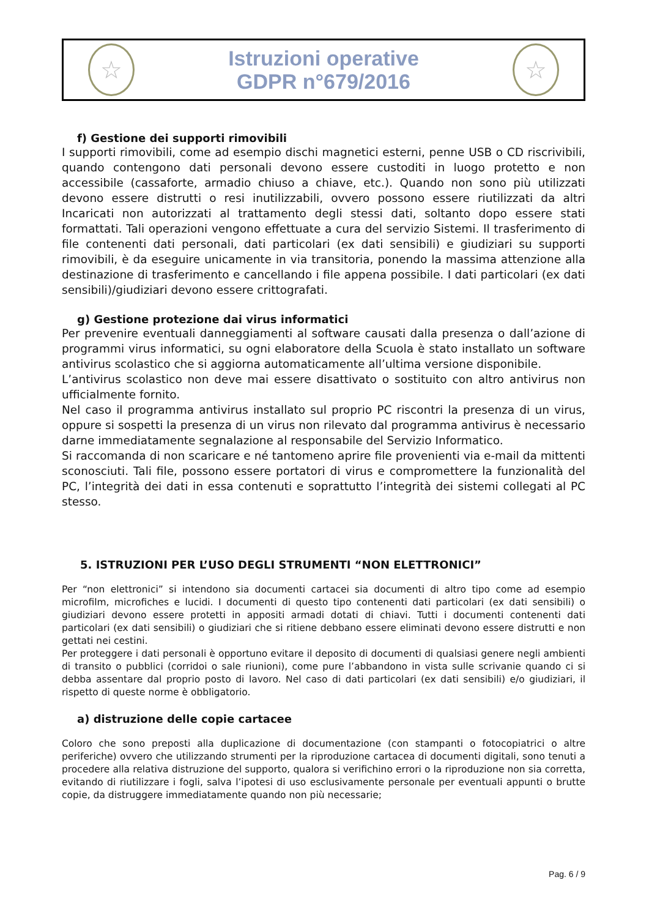☆
Istruzioni operative
GDPR n°679/2016
☆
f) Gestione dei supporti rimovibili
I supporti rimovibili, come ad esempio dischi magnetici esterni, penne USB o CD riscrivibili, quando contengono dati personali devono essere custoditi in luogo protetto e non accessibile (cassaforte, armadio chiuso a chiave, etc.). Quando non sono più utilizzati devono essere distrutti o resi inutilizzabili, ovvero possono essere riutilizzati da altri Incaricati non autorizzati al trattamento degli stessi dati, soltanto dopo essere stati formattati. Tali operazioni vengono effettuate a cura del servizio Sistemi. Il trasferimento di file contenenti dati personali, dati particolari (ex dati sensibili) e giudiziari su supporti rimovibili, è da eseguire unicamente in via transitoria, ponendo la massima attenzione alla destinazione di trasferimento e cancellando i file appena possibile. I dati particolari (ex dati sensibili)/giudiziari devono essere crittografati.
g) Gestione protezione dai virus informatici
Per prevenire eventuali danneggiamenti al software causati dalla presenza o dall’azione di programmi virus informatici, su ogni elaboratore della Scuola è stato installato un software antivirus scolastico che si aggiorna automaticamente all’ultima versione disponibile.
L’antivirus scolastico non deve mai essere disattivato o sostituito con altro antivirus non ufficialmente fornito.
Nel caso il programma antivirus installato sul proprio PC riscontri la presenza di un virus, oppure si sospetti la presenza di un virus non rilevato dal programma antivirus è necessario darne immediatamente segnalazione al responsabile del Servizio Informatico.
Si raccomanda di non scaricare e né tantomeno aprire file provenienti via e-mail da mittenti sconosciuti. Tali file, possono essere portatori di virus e compromettere la funzionalità del PC, l’integrità dei dati in essa contenuti e soprattutto l’integrità dei sistemi collegati al PC stesso.
5. ISTRUZIONI PER L’USO DEGLI STRUMENTI “NON ELETTRONICI”
Per “non elettronici” si intendono sia documenti cartacei sia documenti di altro tipo come ad esempio microfilm, microfiches e lucidi. I documenti di questo tipo contenenti dati particolari (ex dati sensibili) o giudiziari devono essere protetti in appositi armadi dotati di chiavi. Tutti i documenti contenenti dati particolari (ex dati sensibili) o giudiziari che si ritiene debbano essere eliminati devono essere distrutti e non gettati nei cestini.
Per proteggere i dati personali è opportuno evitare il deposito di documenti di qualsiasi genere negli ambienti di transito o pubblici (corridoi o sale riunioni), come pure l’abbandono in vista sulle scrivanie quando ci si debba assentare dal proprio posto di lavoro. Nel caso di dati particolari (ex dati sensibili) e/o giudiziari, il rispetto di queste norme è obbligatorio.
a) distruzione delle copie cartacee
Coloro che sono preposti alla duplicazione di documentazione (con stampanti o fotocopiatrici o altre periferiche) ovvero che utilizzando strumenti per la riproduzione cartacea di documenti digitali, sono tenuti a procedere alla relativa distruzione del supporto, qualora si verifichino errori o la riproduzione non sia corretta, evitando di riutilizzare i fogli, salva l’ipotesi di uso esclusivamente personale per eventuali appunti o brutte copie, da distruggere immediatamente quando non più necessarie;
Pag. 6 / 9